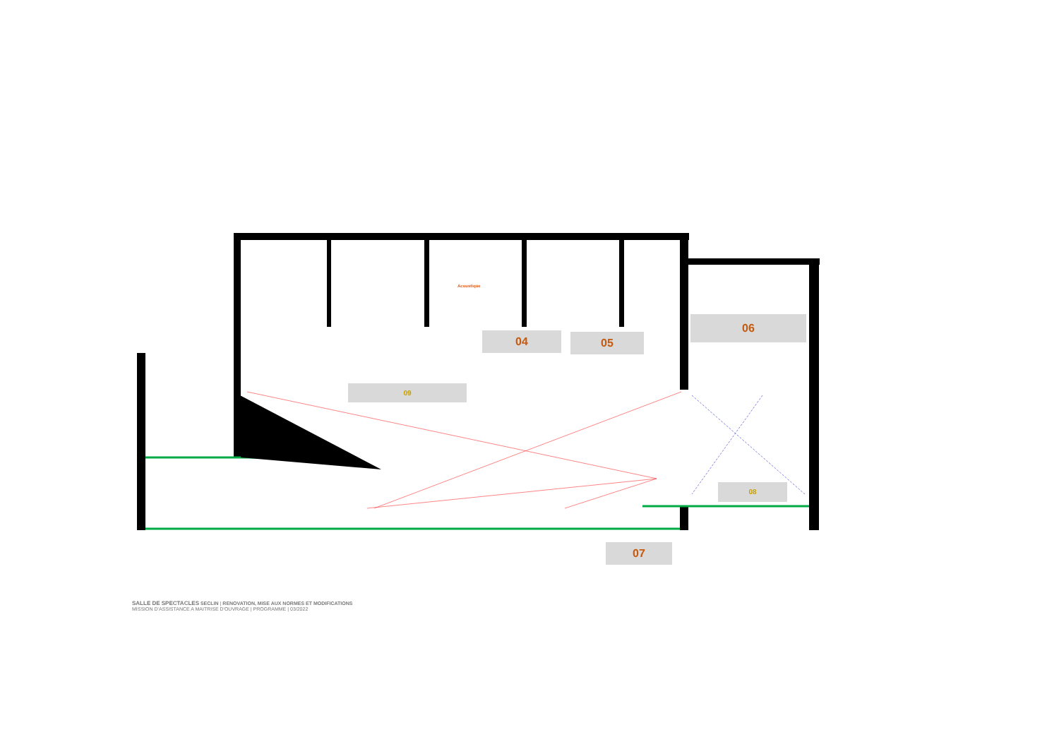04 05
06
Acoustique
09
08
07
SALLE DE SPECTACLES SECLIN | RENOVATION, MISE AUX NORMES ET MODIFICATIONS
MISSION D'ASSISTANCE A MAITRISE D'OUVRAGE | PROGRAMME | 03/2022